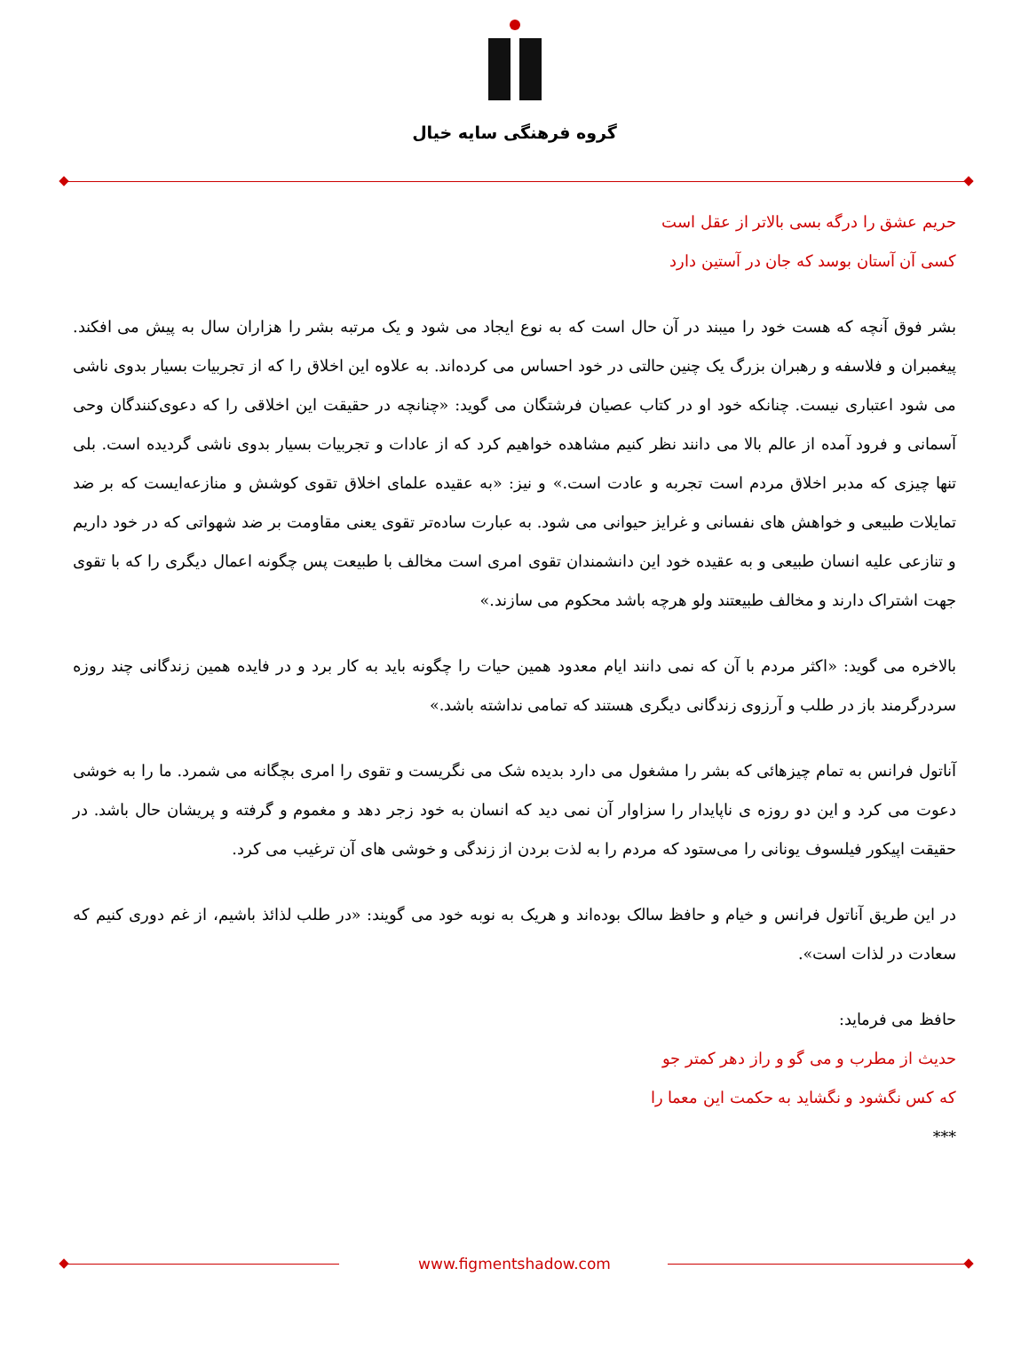گروه فرهنگی سایه خیال
حریم عشق را درگه بسی بالاتر از عقل است
کسی آن آستان بوسد که جان در آستین دارد
بشر فوق آنچه که هست خود را میبند در آن حال است که به نوع ایجاد می شود و یک مرتبه بشر را هزاران سال به پیش می افکند. پیغمبران و فلاسفه و رهبران بزرگ یک چنین حالتی در خود احساس می کرده‌اند. به علاوه این اخلاق را که از تجربیات بسیار بدوی ناشی می شود اعتباری نیست. چنانکه خود او در کتاب عصیان فرشتگان می گوید: «چنانچه در حقیقت این اخلاقی را که دعوی‌کنندگان وحی آسمانی و فرود آمده از عالم بالا می دانند نظر کنیم مشاهده خواهیم کرد که از عادات و تجربیات بسیار بدوی ناشی گردیده است. بلی تنها چیزی که مدبر اخلاق مردم است تجربه و عادت است.» و نیز: «به عقیده علمای اخلاق تقوی کوشش و منازعه‌ایست که بر ضد تمایلات طبیعی و خواهش های نفسانی و غرایز حیوانی می شود. به عبارت ساده‌تر تقوی یعنی مقاومت بر ضد شهواتی که در خود داریم و تنازعی علیه انسان طبیعی و به عقیده خود این دانشمندان تقوی امری است مخالف با طبیعت پس چگونه اعمال دیگری را که با تقوی جهت اشتراک دارند و مخالف طبیعتند ولو هرچه باشد محکوم می سازند.»
بالاخره می گوید: «اکثر مردم با آن که نمی دانند ایام معدود همین حیات را چگونه باید به کار برد و در فایده همین زندگانی چند روزه سردرگرمند باز در طلب و آرزوی زندگانی دیگری هستند که تمامی نداشته باشد.»
آناتول فرانس به تمام چیزهائی که بشر را مشغول می دارد بدیده شک می نگریست و تقوی را امری بچگانه می شمرد. ما را به خوشی دعوت می کرد و این دو روزه ی ناپایدار را سزاوار آن نمی دید که انسان به خود زجر دهد و مغموم و گرفته و پریشان حال باشد. در حقیقت اپیکور فیلسوف یونانی را می‌ستود که مردم را به لذت بردن از زندگی و خوشی های آن ترغیب می کرد.
در این طریق آناتول فرانس و خیام و حافظ سالک بوده‌اند و هریک به نوبه خود می گویند: «در طلب لذائذ باشیم، از غم دوری کنیم که سعادت در لذات است».
حافظ می فرماید:
حدیث از مطرب و می گو و راز دهر کمتر جو
که کس نگشود و نگشاید به حکمت این معما را
***
www.figmentshadow.com